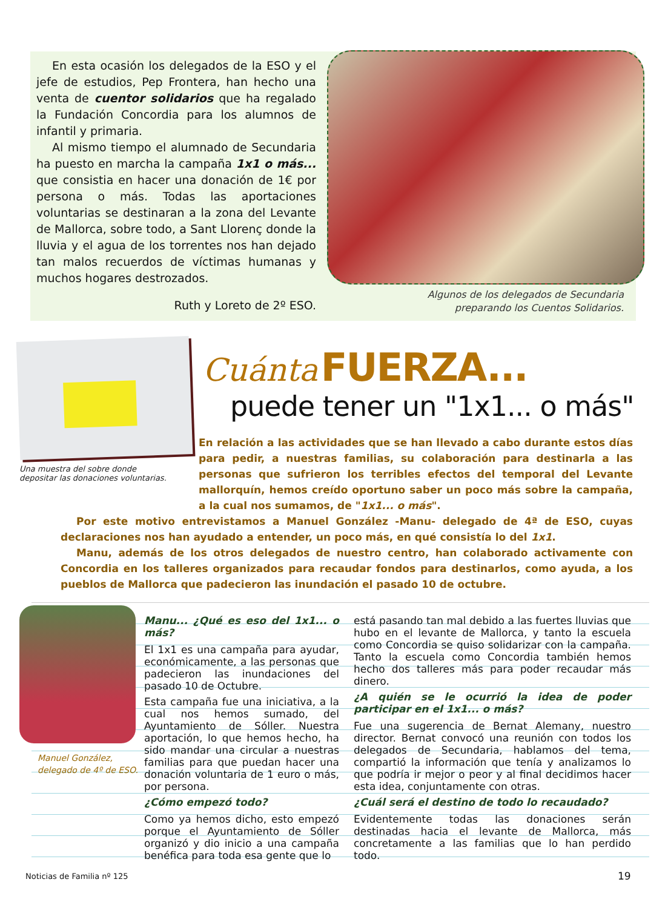En esta ocasión los delegados de la ESO y el jefe de estudios, Pep Frontera, han hecho una venta de cuentor solidarios que ha regalado la Fundación Concordia para los alumnos de infantil y primaria.
Al mismo tiempo el alumnado de Secundaria ha puesto en marcha la campaña 1x1 o más... que consistia en hacer una donación de 1€ por persona o más. Todas las aportaciones voluntarias se destinaran a la zona del Levante de Mallorca, sobre todo, a Sant Llorenç donde la lluvia y el agua de los torrentes nos han dejado tan malos recuerdos de víctimas humanas y muchos hogares destrozados.
Ruth y Loreto de 2º ESO.
Algunos de los delegados de Secundaria preparando los Cuentos Solidarios.
Una muestra del sobre donde depositar las donaciones voluntarias.
Cuánta FUERZA...
puede tener un "1x1... o más"
En relación a las actividades que se han llevado a cabo durante estos días para pedir, a nuestras familias, su colaboración para destinarla a las personas que sufrieron los terribles efectos del temporal del Levante mallorquín, hemos creído oportuno saber un poco más sobre la campaña, a la cual nos sumamos, de "1x1... o más".
Por este motivo entrevistamos a Manuel González -Manu- delegado de 4ª de ESO, cuyas declaraciones nos han ayudado a entender, un poco más, en qué consistía lo del 1x1.
Manu, además de los otros delegados de nuestro centro, han colaborado activamente con Concordia en los talleres organizados para recaudar fondos para destinarlos, como ayuda, a los pueblos de Mallorca que padecieron las inundación el pasado 10 de octubre.
Manuel González,
delegado de 4º de ESO.
Manu... ¿Qué es eso del 1x1... o más?
El 1x1 es una campaña para ayudar, económicamente, a las personas que padecieron las inundaciones del pasado 10 de Octubre.
Esta campaña fue una iniciativa, a la cual nos hemos sumado, del Ayuntamiento de Sóller. Nuestra aportación, lo que hemos hecho, ha sido mandar una circular a nuestras familias para que puedan hacer una donación voluntaria de 1 euro o más, por persona.
¿Cómo empezó todo?
Como ya hemos dicho, esto empezó porque el Ayuntamiento de Sóller organizó y dio inicio a una campaña benéfica para toda esa gente que lo
está pasando tan mal debido a las fuertes lluvias que hubo en el levante de Mallorca, y tanto la escuela como Concordia se quiso solidarizar con la campaña. Tanto la escuela como Concordia también hemos hecho dos talleres más para poder recaudar más dinero.
¿A quién se le ocurrió la idea de poder participar en el 1x1... o más?
Fue una sugerencia de Bernat Alemany, nuestro director. Bernat convocó una reunión con todos los delegados de Secundaria, hablamos del tema, compartió la información que tenía y analizamos lo que podría ir mejor o peor y al final decidimos hacer esta idea, conjuntamente con otras.
¿Cuál será el destino de todo lo recaudado?
Evidentemente todas las donaciones serán destinadas hacia el levante de Mallorca, más concretamente a las familias que lo han perdido todo.
Noticias de Familia nº 125 19